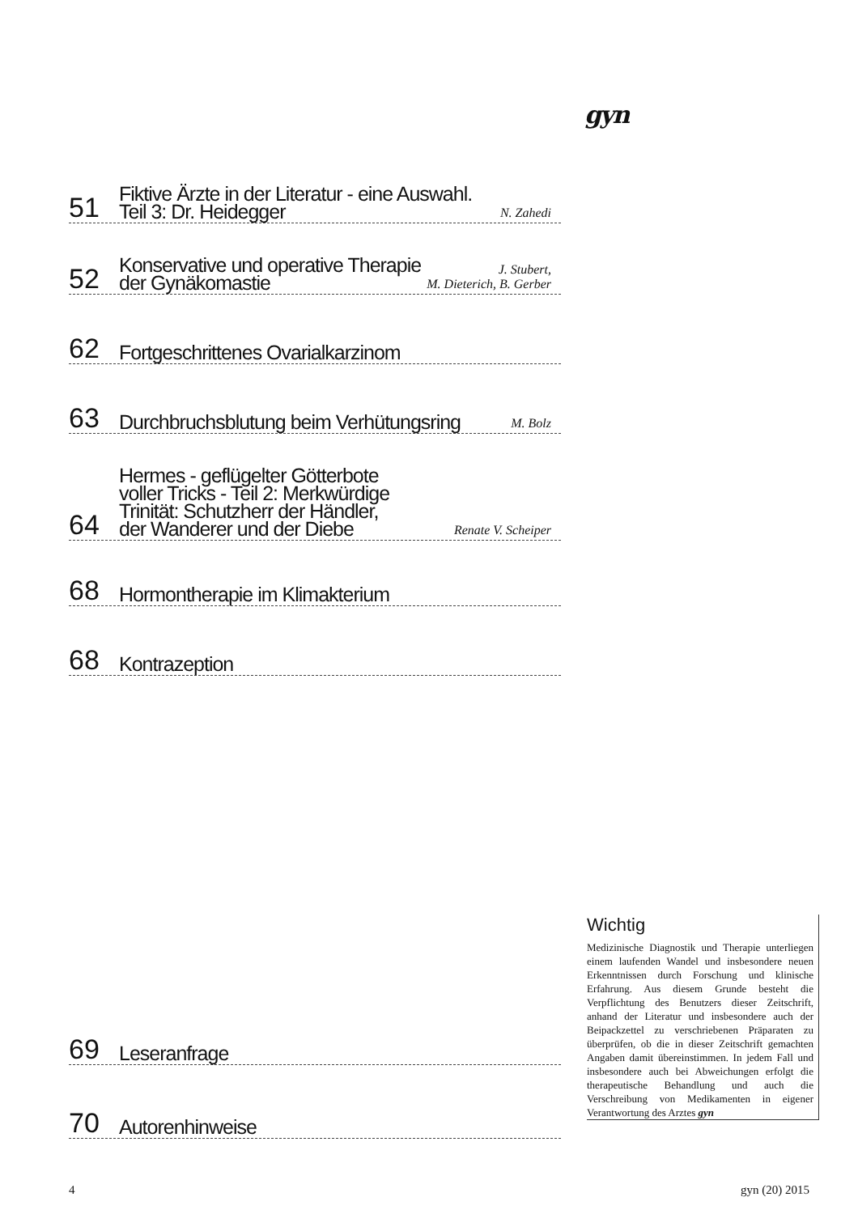gyn
51
Fiktive Ärzte in der Literatur - eine Auswahl.
Teil 3: Dr. Heidegger
N. Zahedi
52
Konservative und operative Therapie
der Gynäkomastie
J. Stubert,
M. Dieterich, B. Gerber
62
Fortgeschrittenes Ovarialkarzinom
63
Durchbruchsblutung beim Verhütungsring
M. Bolz
64
Hermes - geflügelter Götterbote
voller Tricks - Teil 2: Merkwürdige
Trinität: Schutzherr der Händler,
der Wanderer und der Diebe
Renate V. Scheiper
68
Hormontherapie im Klimakterium
68
Kontrazeption
69
Leseranfrage
70
Autorenhinweise
Wichtig
Medizinische Diagnostik und Therapie unterliegen einem laufenden Wandel und insbesondere neuen Erkenntnissen durch Forschung und klinische Erfahrung. Aus diesem Grunde besteht die Verpflichtung des Benutzers dieser Zeitschrift, anhand der Literatur und insbesondere auch der Beipackzettel zu verschriebenen Präparaten zu überprüfen, ob die in dieser Zeitschrift gemachten Angaben damit übereinstimmen. In jedem Fall und insbesondere auch bei Abweichungen erfolgt die therapeutische Behandlung und auch die Verschreibung von Medikamenten in eigener Verantwortung des Arztes gyn
4 gyn (20) 2015